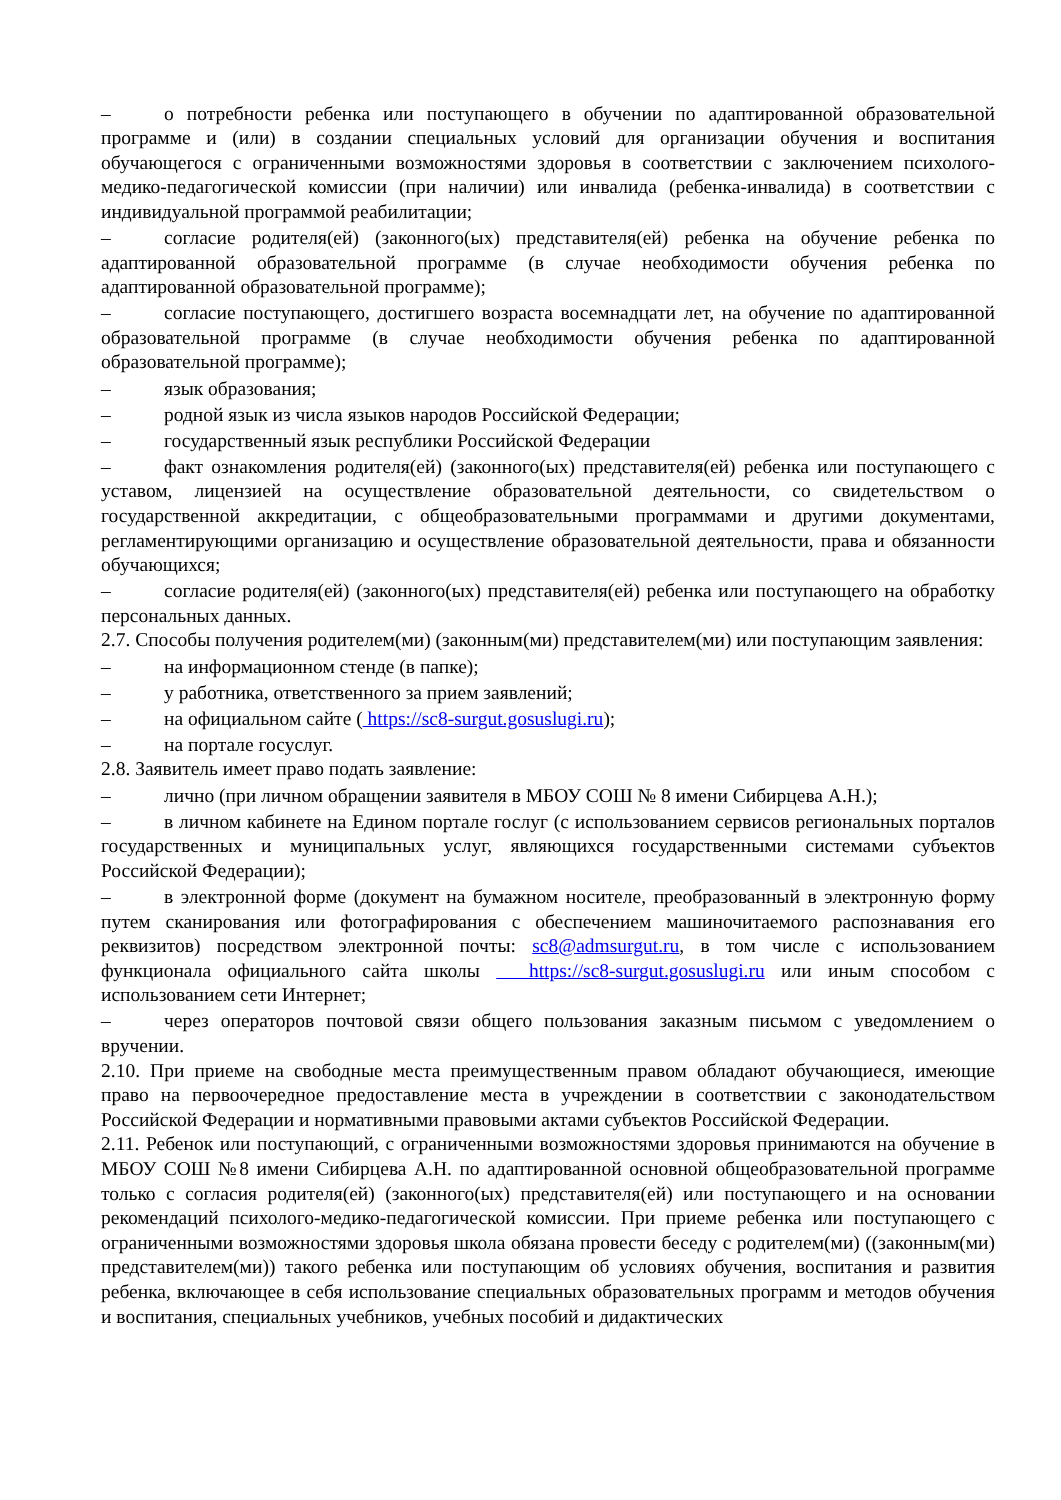– о потребности ребенка или поступающего в обучении по адаптированной образовательной программе и (или) в создании специальных условий для организации обучения и воспитания обучающегося с ограниченными возможностями здоровья в соответствии с заключением психолого-медико-педагогической комиссии (при наличии) или инвалида (ребенка-инвалида) в соответствии с индивидуальной программой реабилитации;
– согласие родителя(ей) (законного(ых) представителя(ей) ребенка на обучение ребенка по адаптированной образовательной программе (в случае необходимости обучения ребенка по адаптированной образовательной программе);
– согласие поступающего, достигшего возраста восемнадцати лет, на обучение по адаптированной образовательной программе (в случае необходимости обучения ребенка по адаптированной образовательной программе);
– язык образования;
– родной язык из числа языков народов Российской Федерации;
– государственный язык республики Российской Федерации
– факт ознакомления родителя(ей) (законного(ых) представителя(ей) ребенка или поступающего с уставом, лицензией на осуществление образовательной деятельности, со свидетельством о государственной аккредитации, с общеобразовательными программами и другими документами, регламентирующими организацию и осуществление образовательной деятельности, права и обязанности обучающихся;
– согласие родителя(ей) (законного(ых) представителя(ей) ребенка или поступающего на обработку персональных данных.
2.7. Способы получения родителем(ми) (законным(ми) представителем(ми) или поступающим заявления:
– на информационном стенде (в папке);
– у работника, ответственного за прием заявлений;
– на официальном сайте ( https://sc8-surgut.gosuslugi.ru);
– на портале госуслуг.
2.8. Заявитель имеет право подать заявление:
– лично (при личном обращении заявителя в МБОУ СОШ № 8 имени Сибирцева А.Н.);
– в личном кабинете на Едином портале гослуг (с использованием сервисов региональных порталов государственных и муниципальных услуг, являющихся государственными системами субъектов Российской Федерации);
– в электронной форме (документ на бумажном носителе, преобразованный в электронную форму путем сканирования или фотографирования с обеспечением машиночитаемого распознавания его реквизитов) посредством электронной почты: sc8@admsurgut.ru, в том числе с использованием функционала официального сайта школы https://sc8-surgut.gosuslugi.ru или иным способом с использованием сети Интернет;
– через операторов почтовой связи общего пользования заказным письмом с уведомлением о вручении.
2.10. При приеме на свободные места преимущественным правом обладают обучающиеся, имеющие право на первоочередное предоставление места в учреждении в соответствии с законодательством Российской Федерации и нормативными правовыми актами субъектов Российской Федерации.
2.11. Ребенок или поступающий, с ограниченными возможностями здоровья принимаются на обучение в МБОУ СОШ №8 имени Сибирцева А.Н. по адаптированной основной общеобразовательной программе только с согласия родителя(ей) (законного(ых) представителя(ей) или поступающего и на основании рекомендаций психолого-медико-педагогической комиссии. При приеме ребенка или поступающего с ограниченными возможностями здоровья школа обязана провести беседу с родителем(ми) ((законным(ми) представителем(ми)) такого ребенка или поступающим об условиях обучения, воспитания и развития ребенка, включающее в себя использование специальных образовательных программ и методов обучения и воспитания, специальных учебников, учебных пособий и дидактических